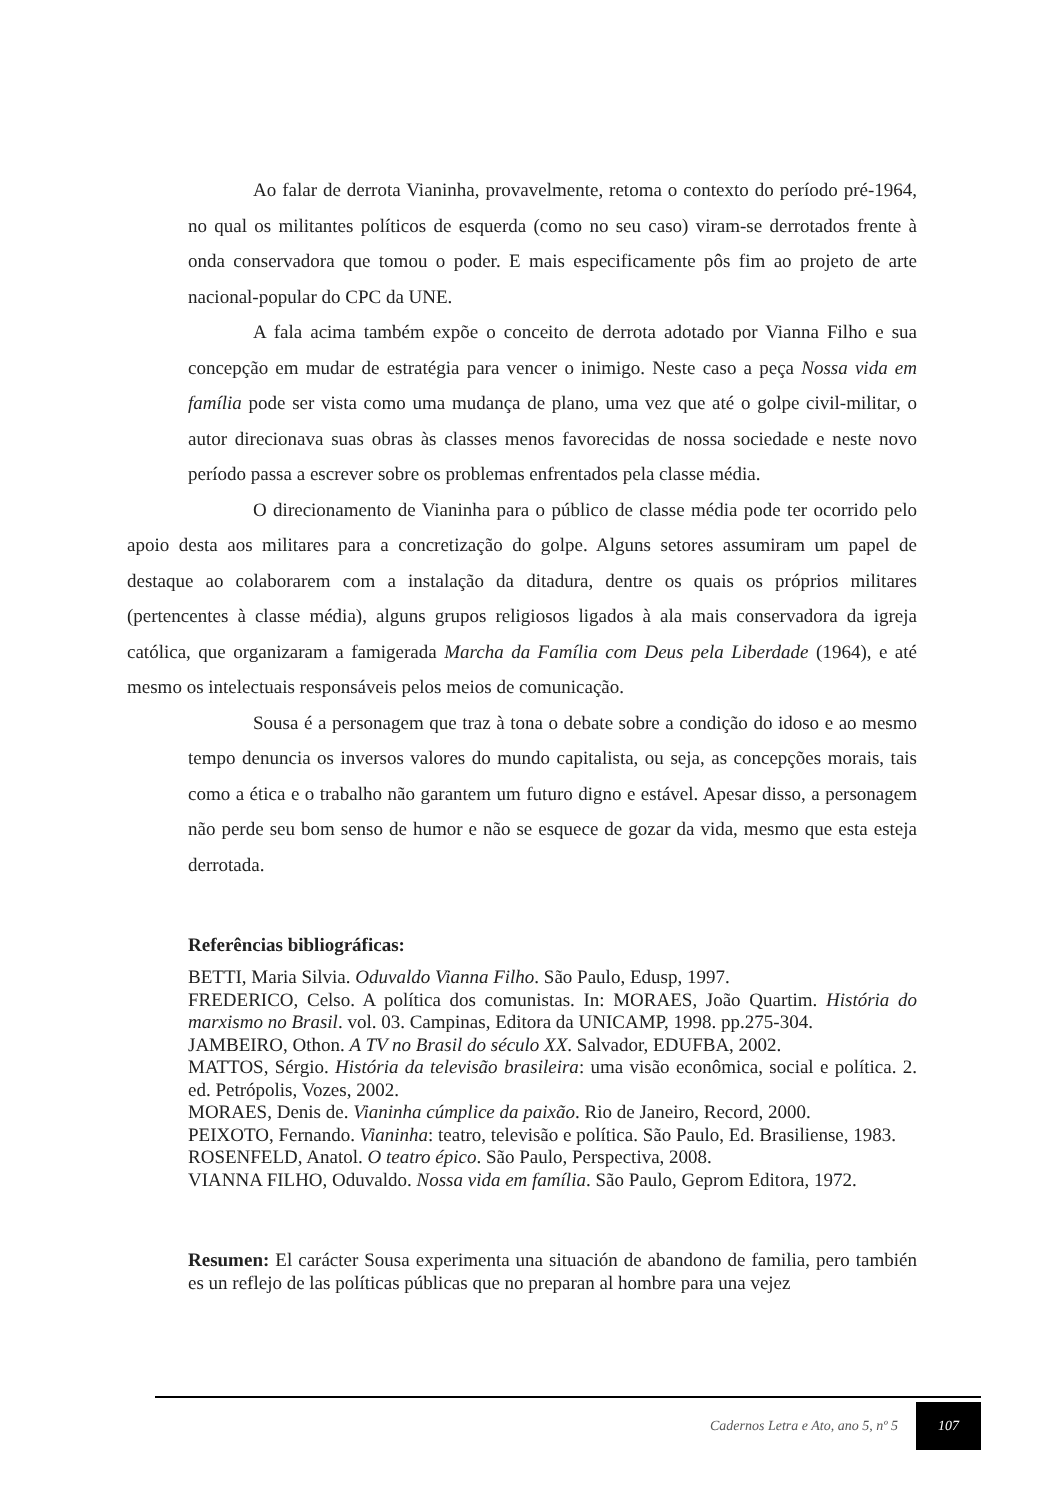Ao falar de derrota Vianinha, provavelmente, retoma o contexto do período pré-1964, no qual os militantes políticos de esquerda (como no seu caso) viram-se derrotados frente à onda conservadora que tomou o poder. E mais especificamente pôs fim ao projeto de arte nacional-popular do CPC da UNE.
A fala acima também expõe o conceito de derrota adotado por Vianna Filho e sua concepção em mudar de estratégia para vencer o inimigo. Neste caso a peça Nossa vida em família pode ser vista como uma mudança de plano, uma vez que até o golpe civil-militar, o autor direcionava suas obras às classes menos favorecidas de nossa sociedade e neste novo período passa a escrever sobre os problemas enfrentados pela classe média.
O direcionamento de Vianinha para o público de classe média pode ter ocorrido pelo apoio desta aos militares para a concretização do golpe. Alguns setores assumiram um papel de destaque ao colaborarem com a instalação da ditadura, dentre os quais os próprios militares (pertencentes à classe média), alguns grupos religiosos ligados à ala mais conservadora da igreja católica, que organizaram a famigerada Marcha da Família com Deus pela Liberdade (1964), e até mesmo os intelectuais responsáveis pelos meios de comunicação.
Sousa é a personagem que traz à tona o debate sobre a condição do idoso e ao mesmo tempo denuncia os inversos valores do mundo capitalista, ou seja, as concepções morais, tais como a ética e o trabalho não garantem um futuro digno e estável. Apesar disso, a personagem não perde seu bom senso de humor e não se esquece de gozar da vida, mesmo que esta esteja derrotada.
Referências bibliográficas:
BETTI, Maria Silvia. Oduvaldo Vianna Filho. São Paulo, Edusp, 1997.
FREDERICO, Celso. A política dos comunistas. In: MORAES, João Quartim. História do marxismo no Brasil. vol. 03. Campinas, Editora da UNICAMP, 1998. pp.275-304.
JAMBEIRO, Othon. A TV no Brasil do século XX. Salvador, EDUFBA, 2002.
MATTOS, Sérgio. História da televisão brasileira: uma visão econômica, social e política. 2. ed. Petrópolis, Vozes, 2002.
MORAES, Denis de. Vianinha cúmplice da paixão. Rio de Janeiro, Record, 2000.
PEIXOTO, Fernando. Vianinha: teatro, televisão e política. São Paulo, Ed. Brasiliense, 1983.
ROSENFELD, Anatol. O teatro épico. São Paulo, Perspectiva, 2008.
VIANNA FILHO, Oduvaldo. Nossa vida em família. São Paulo, Geprom Editora, 1972.
Resumen: El carácter Sousa experimenta una situación de abandono de familia, pero también es un reflejo de las políticas públicas que no preparan al hombre para una vejez
Cadernos Letra e Ato, ano 5, nº 5 107